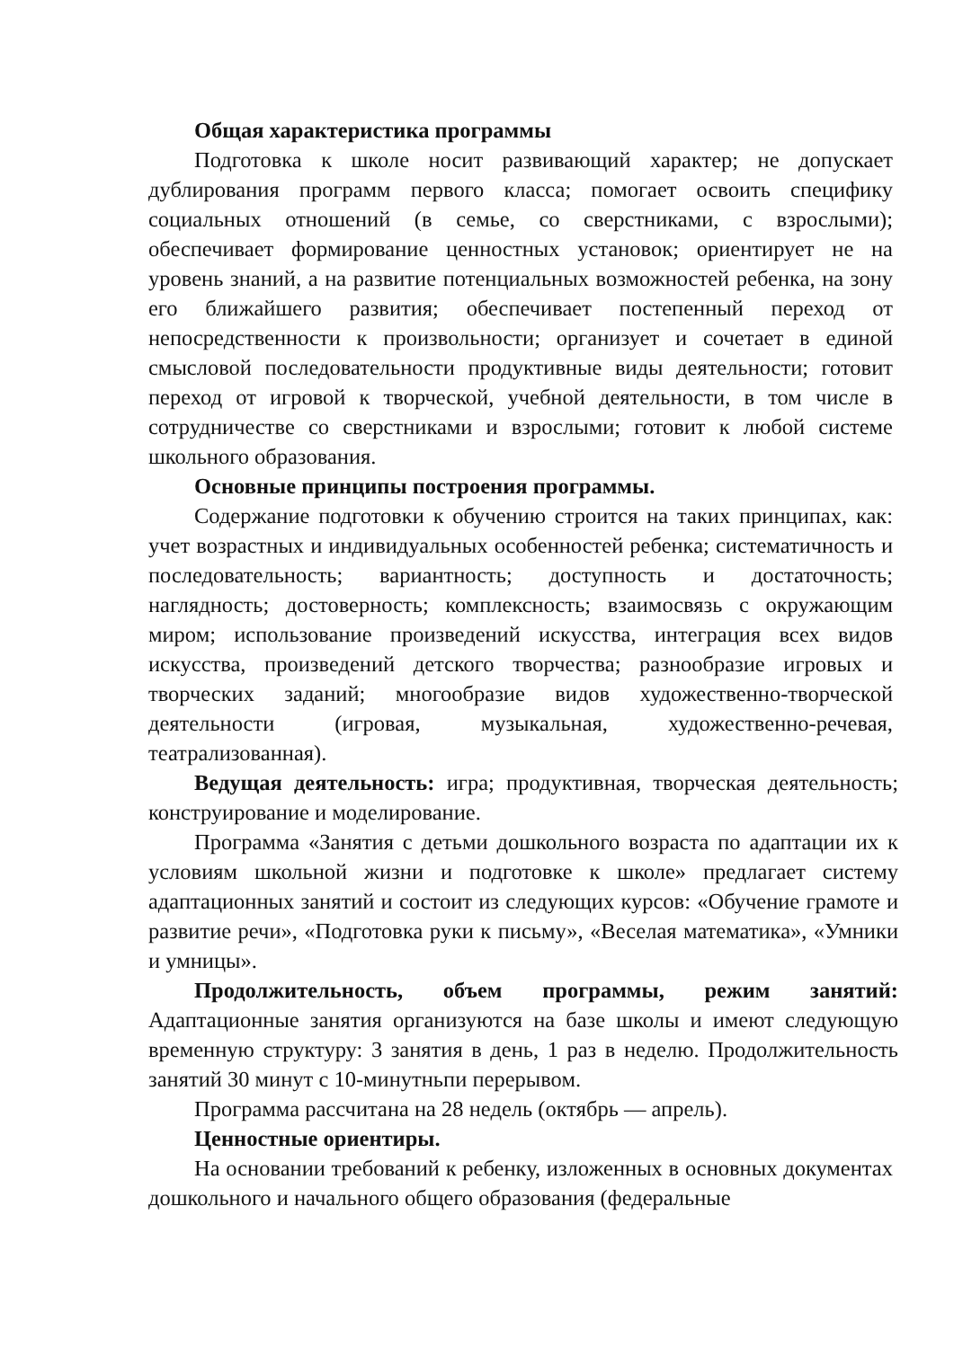Общая характеристика программы
Подготовка к школе носит развивающий характер; не допускает дублирования программ первого класса; помогает освоить специфику социальных отношений (в семье, со сверстниками, с взрослыми); обеспечивает формирование ценностных установок; ориентирует не на уровень знаний, а на развитие потенциальных возможностей ребенка, на зону его ближайшего развития; обеспечивает постепенный переход от непосредственности к произвольности; организует и сочетает в единой смысловой последовательности продуктивные виды деятельности; готовит переход от игровой к творческой, учебной деятельности, в том числе в сотрудничестве со сверстниками и взрослыми; готовит к любой системе школьного образования.
Основные принципы построения программы.
Содержание подготовки к обучению строится на таких принципах, как: учет возрастных и индивидуальных особенностей ребенка; систематичность и последовательность; вариантность; доступность и достаточность; наглядность; достоверность; комплексность; взаимосвязь с окружающим миром; использование произведений искусства, интеграция всех видов искусства, произведений детского творчества; разнообразие игровых и творческих заданий; многообразие видов художественно-творческой деятельности (игровая, музыкальная, художественно-речевая, театрализованная).
Ведущая деятельность: игра; продуктивная, творческая деятельность; конструирование и моделирование.
Программа «Занятия с детьми дошкольного возраста по адаптации их к условиям школьной жизни и подготовке к школе» предлагает систему адаптационных занятий и состоит из следующих курсов: «Обучение грамоте и развитие речи», «Подготовка руки к письму», «Веселая математика», «Умники и умницы».
Продолжительность, объем программы, режим занятий: Адаптационные занятия организуются на базе школы и имеют следующую временную структуру: 3 занятия в день, 1 раз в неделю. Продолжительность занятий 30 минут с 10-минутньпи перерывом.
Программа рассчитана на 28 недель (октябрь — апрель).
Ценностные ориентиры.
На основании требований к ребенку, изложенных в основных документах дошкольного и начального общего образования (федеральные